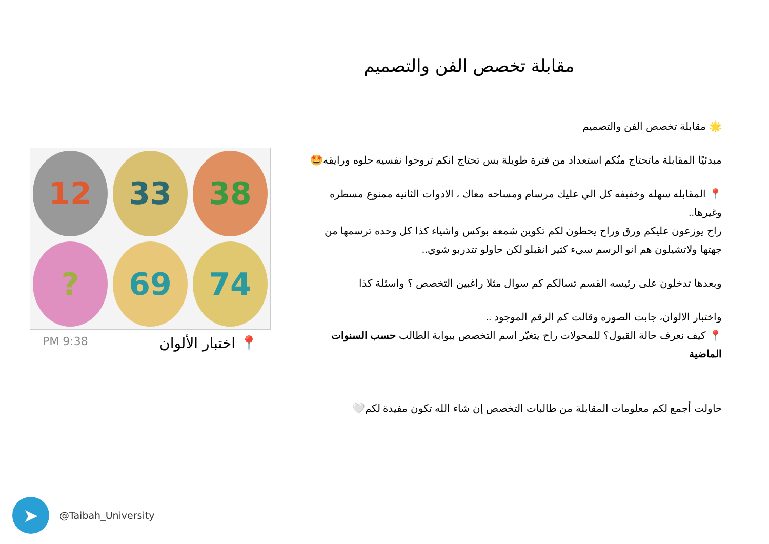مقابلة تخصص الفن والتصميم
12
33
38
?
69
74
📍 اختبار الألوان 9:38 PM
🌟 مقابلة تخصص الفن والتصميم
مبدئيًا المقابلة ماتحتاج منّكم استعداد من فترة طويلة بس تحتاج انكم تروحوا نفسيه حلوه ورايقه🤩
📍 المقابله سهله وخفيفه كل الي عليك مرسام ومساحه معاك ، الادوات الثانيه ممنوع مسطره وغيرها..
راح يوزعون عليكم ورق وراح يحطون لكم تكوين شمعه بوكس واشياء كذا كل وحده ترسمها من جهتها ولاتشيلون هم انو الرسم سيء كثير انقبلو لكن حاولو تتدربو شوي..
وبعدها تدخلون على رئيسه القسم تسالكم كم سوال مثلا راغبين التخصص ؟ واسئلة كذا
واختبار الالوان، جابت الصوره وقالت كم الرقم الموجود ..
📍 كيف نعرف حالة القبول؟ للمحولات راح يتغيّر اسم التخصص ببوابة الطالب حسب السنوات الماضية
حاولت أجمع لكم معلومات المقابلة من طالبات التخصص إن شاء الله تكون مفيدة لكم🤍
➤
@Taibah_University